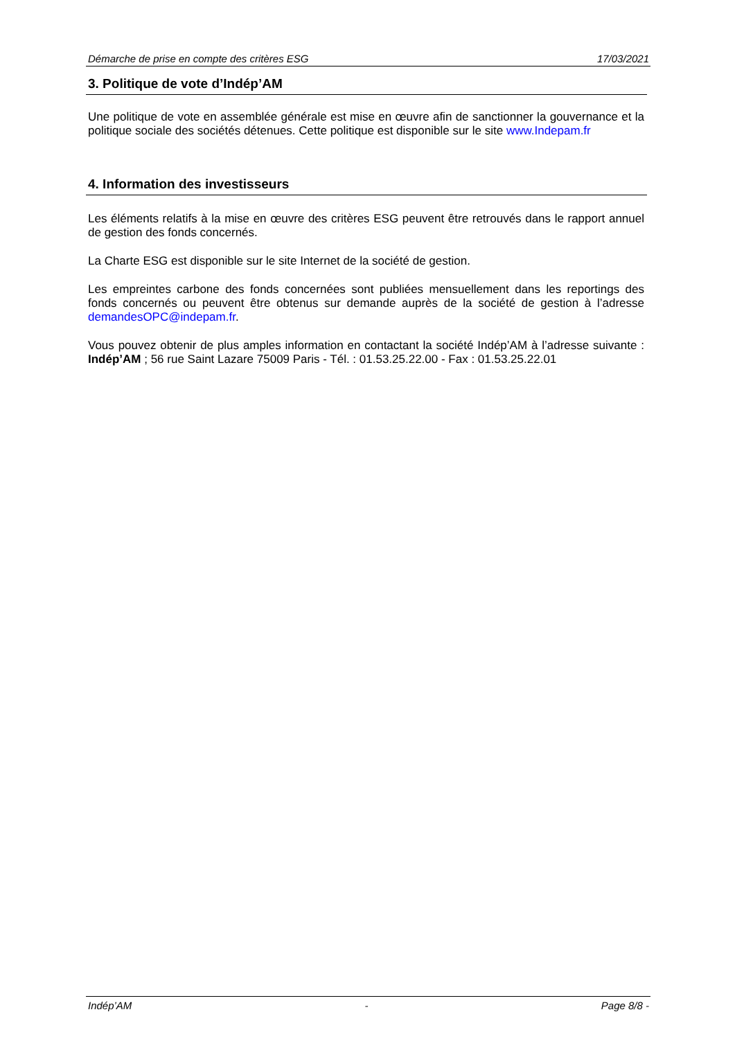Démarche de prise en compte des critères ESG 17/03/2021
3. Politique de vote d’Indép’AM
Une politique de vote en assemblée générale est mise en œuvre afin de sanctionner la gouvernance et la politique sociale des sociétés détenues. Cette politique est disponible sur le site www.Indepam.fr
4. Information des investisseurs
Les éléments relatifs à la mise en œuvre des critères ESG peuvent être retrouvés dans le rapport annuel de gestion des fonds concernés.
La Charte ESG est disponible sur le site Internet de la société de gestion.
Les empreintes carbone des fonds concernées sont publiées mensuellement dans les reportings des fonds concernés ou peuvent être obtenus sur demande auprès de la société de gestion à l’adresse demandesOPC@indepam.fr.
Vous pouvez obtenir de plus amples information en contactant la société Indép’AM à l’adresse suivante : Indép’AM ; 56 rue Saint Lazare 75009 Paris - Tél. : 01.53.25.22.00 - Fax : 01.53.25.22.01
Indép’AM - Page 8/8 -